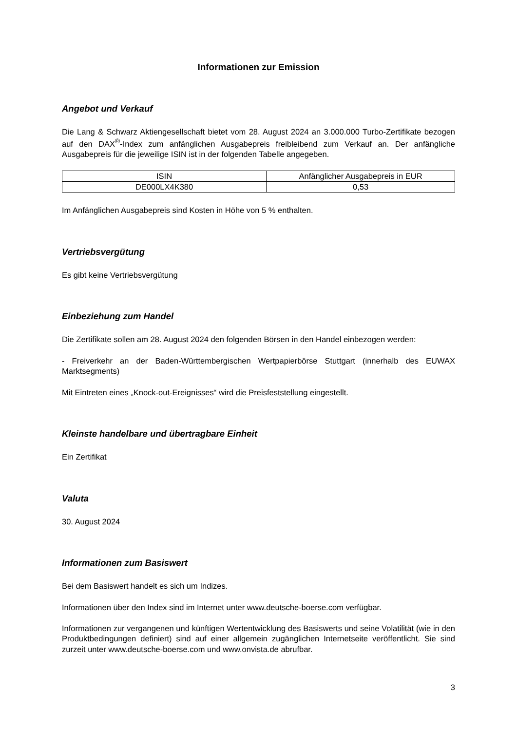Informationen zur Emission
Angebot und Verkauf
Die Lang & Schwarz Aktiengesellschaft bietet vom 28. August 2024 an 3.000.000 Turbo-Zertifikate bezogen auf den DAX<sup>®</sup>-Index zum anfänglichen Ausgabepreis freibleibend zum Verkauf an. Der anfängliche Ausgabepreis für die jeweilige ISIN ist in der folgenden Tabelle angegeben.
| ISIN | Anfänglicher Ausgabepreis in EUR |
| --- | --- |
| DE000LX4K380 | 0,53 |
Im Anfänglichen Ausgabepreis sind Kosten in Höhe von 5 % enthalten.
Vertriebsvergütung
Es gibt keine Vertriebsvergütung
Einbeziehung zum Handel
Die Zertifikate sollen am 28. August 2024 den folgenden Börsen in den Handel einbezogen werden:
- Freiverkehr an der Baden-Württembergischen Wertpapierbörse Stuttgart (innerhalb des EUWAX Marktsegments)
Mit Eintreten eines „Knock-out-Ereignisses“ wird die Preisfeststellung eingestellt.
Kleinste handelbare und übertragbare Einheit
Ein Zertifikat
Valuta
30. August 2024
Informationen zum Basiswert
Bei dem Basiswert handelt es sich um Indizes.
Informationen über den Index sind im Internet unter www.deutsche-boerse.com verfügbar.
Informationen zur vergangenen und künftigen Wertentwicklung des Basiswerts und seine Volatilität (wie in den Produktbedingungen definiert) sind auf einer allgemein zugänglichen Internetseite veröffentlicht. Sie sind zurzeit unter www.deutsche-boerse.com und www.onvista.de abrufbar.
3